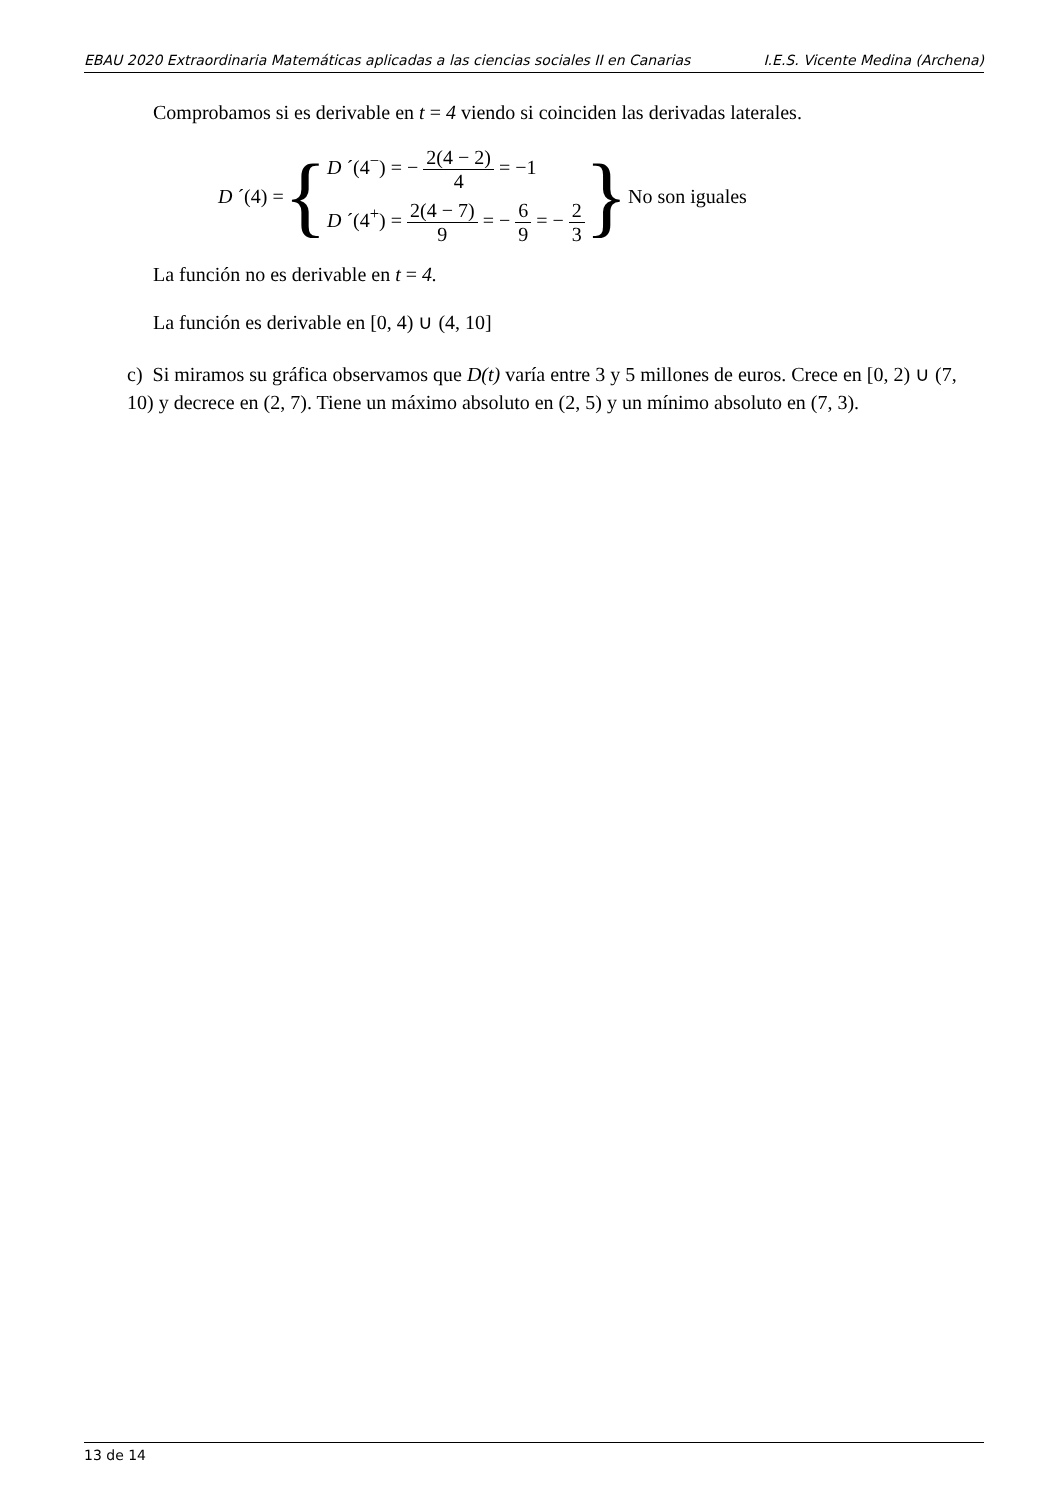EBAU 2020 Extraordinaria Matemáticas aplicadas a las ciencias sociales II en Canarias I.E.S. Vicente Medina (Archena)
Comprobamos si es derivable en t = 4 viendo si coinciden las derivadas laterales.
D ´(4) = {
D ´(4<sup>−</sup>) = − 2(4 − 2) 4 = −1
D ´(4<sup>+</sup>) = 2(4 − 7) 9 = − 6 9 = − 2 3
} No son iguales
La función no es derivable en t = 4.
La función es derivable en [0, 4) ∪ (4, 10]
c) Si miramos su gráfica observamos que D(t) varía entre 3 y 5 millones de euros. Crece en [0, 2) ∪ (7, 10) y decrece en (2, 7). Tiene un máximo absoluto en (2, 5) y un mínimo absoluto en (7, 3).
13 de 14